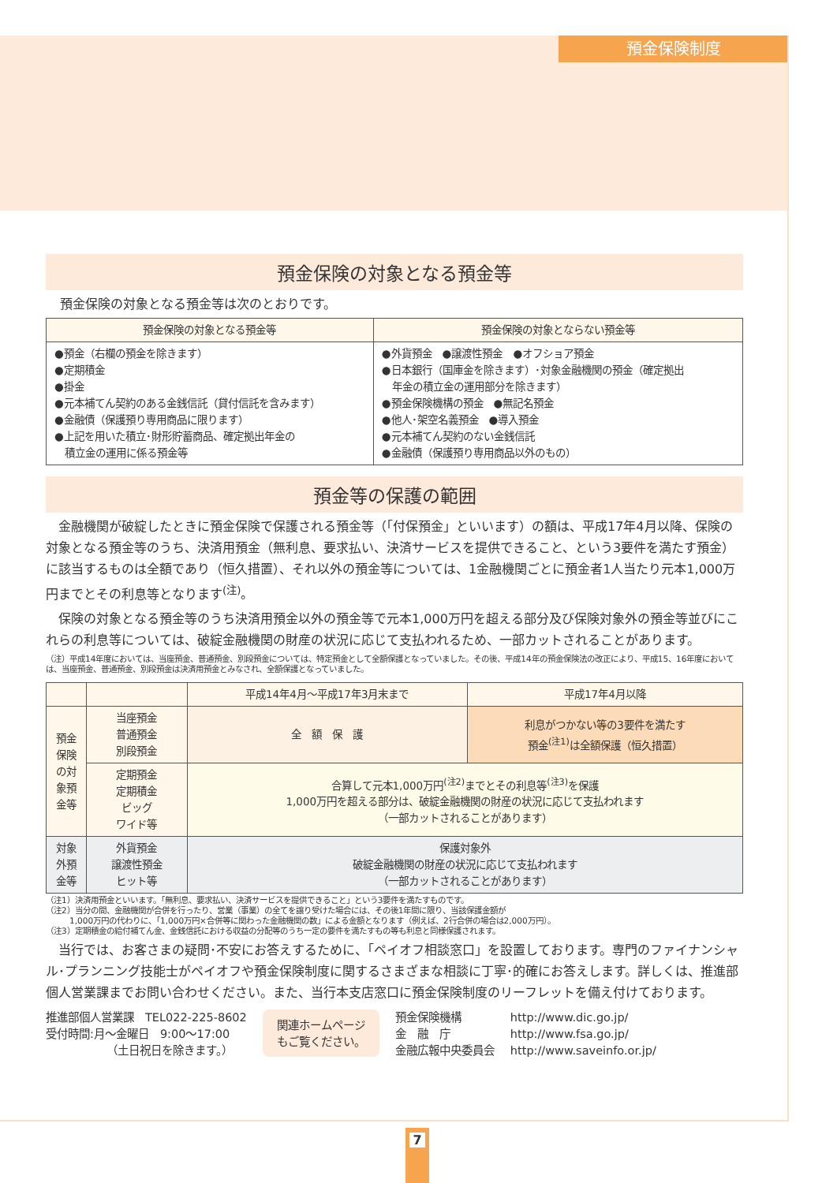預金保険制度
預金保険の対象となる預金等
預金保険の対象となる預金等は次のとおりです。
| 預金保険の対象となる預金等 | 預金保険の対象とならない預金等 |
| --- | --- |
| ●預金（右欄の預金を除きます） ●定期積金 ●掛金 ●元本補てん契約のある金銭信託（貸付信託を含みます） ●金融債（保護預り専用商品に限ります） ●上記を用いた積立･財形貯蓄商品、確定拠出年金の 積立金の運用に係る預金等 | ●外貨預金 ●譲渡性預金 ●オフショア預金 ●日本銀行（国庫金を除きます）･対象金融機関の預金（確定拠出 年金の積立金の運用部分を除きます） ●預金保険機構の預金 ●無記名預金 ●他人･架空名義預金 ●導入預金 ●元本補てん契約のない金銭信託 ●金融債（保護預り専用商品以外のもの） |
預金等の保護の範囲
　金融機関が破綻したときに預金保険で保護される預金等（「付保預金」といいます）の額は、平成17年4月以降、保険の対象となる預金等のうち、決済用預金（無利息、要求払い、決済サービスを提供できること、という3要件を満たす預金）に該当するものは全額であり（恒久措置）、それ以外の預金等については、1金融機関ごとに預金者1人当たり元本1,000万円までとその利息等となります<sup>(注)</sup>。
　保険の対象となる預金等のうち決済用預金以外の預金等で元本1,000万円を超える部分及び保険対象外の預金等並びにこれらの利息等については、破綻金融機関の財産の状況に応じて支払われるため、一部カットされることがあります。
（注）平成14年度においては、当座預金、普通預金、別段預金については、特定預金として全額保護となっていました。その後、平成14年の預金保険法の改正により、平成15、16年度においては、当座預金、普通預金、別段預金は決済用預金とみなされ、全額保護となっていました。
| | | 平成14年4月～平成17年3月末まで | 平成17年4月以降 |
| --- | --- | --- | --- |
| 預金保険の対象預金等 | 当座預金 普通預金 別段預金 | 全 額 保 護 | 利息がつかない等の3要件を満たす 預金<sup>(注1)</sup>は全額保護（恒久措置） |
| | 定期預金 定期積金 ビッグ ワイド等 | 合算して元本1,000万円<sup>(注2)</sup>までとその利息等<sup>(注3)</sup>を保護 1,000万円を超える部分は、破綻金融機関の財産の状況に応じて支払われます （一部カットされることがあります） | |
| 対象外預金等 | 外貨預金 譲渡性預金 ヒット等 | 保護対象外 破綻金融機関の財産の状況に応じて支払われます （一部カットされることがあります） | |
（注1）決済用預金といいます。「無利息、要求払い、決済サービスを提供できること」という3要件を満たすものです。
（注2）当分の間、金融機関が合併を行ったり、営業（事業）の全てを譲り受けた場合には、その後1年間に限り、当該保護金額が
　　　1,000万円の代わりに、「1,000万円×合併等に関わった金融機関の数」による金額となります（例えば、2行合併の場合は2,000万円）。
（注3）定期積金の給付補てん金、金銭信託における収益の分配等のうち一定の要件を満たすもの等も利息と同様保護されます。
　当行では、お客さまの疑問･不安にお答えするために、「ペイオフ相談窓口」を設置しております。専門のファイナンシャル･プランニング技能士がペイオフや預金保険制度に関するさまざまな相談に丁寧･的確にお答えします。詳しくは、推進部個人営業課までお問い合わせください。また、当行本支店窓口に預金保険制度のリーフレットを備え付けております。
推進部個人営業課　TEL022-225-8602
受付時間:月～金曜日　9:00～17:00
　　　　　　（土日祝日を除きます。）
関連ホームページ
もご覧ください。
預金保険機構
金　融　庁
金融広報中央委員会
http://www.dic.go.jp/
http://www.fsa.go.jp/
http://www.saveinfo.or.jp/
7